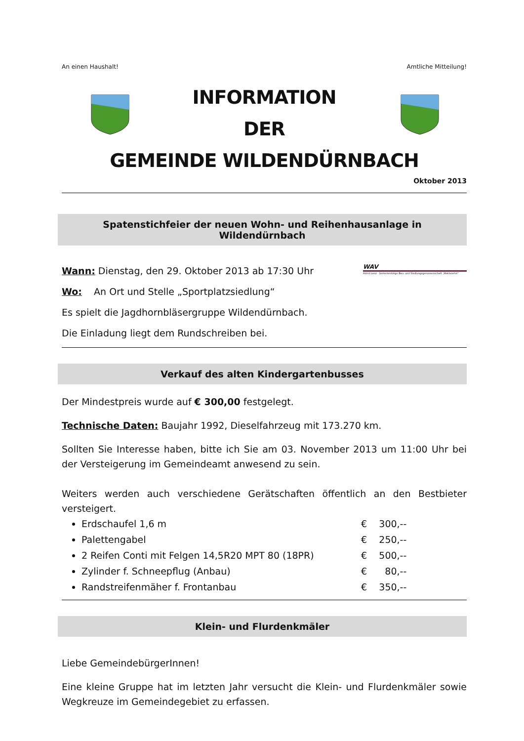An einen Haushalt! Amtliche Mitteilung!
INFORMATION
DER
GEMEINDE WILDENDÜRNBACH
Oktober 2013
Spatenstichfeier der neuen Wohn- und Reihenhausanlage in Wildendürnbach
Wann: Dienstag, den 29. Oktober 2013 ab 17:30 Uhr
Wo: An Ort und Stelle „Sportplatzsiedlung“
Es spielt die Jagdhornbläsergruppe Wildendürnbach.
Die Einladung liegt dem Rundschreiben bei.
WAV
Astrid Lenz · Gemeinnützige Bau- und Siedlungsgenossenschaft „Waldviertel“
Verkauf des alten Kindergartenbusses
Der Mindestpreis wurde auf € 300,00 festgelegt.
Technische Daten: Baujahr 1992, Dieselfahrzeug mit 173.270 km.
Sollten Sie Interesse haben, bitte ich Sie am 03. November 2013 um 11:00 Uhr bei der Versteigerung im Gemeindeamt anwesend zu sein.
Weiters werden auch verschiedene Gerätschaften öffentlich an den Bestbieter versteigert.
Erdschaufel 1,6 m € 300,--
Palettengabel € 250,--
2 Reifen Conti mit Felgen 14,5R20 MPT 80 (18PR) € 500,--
Zylinder f. Schneepflug (Anbau) € 80,--
Randstreifenmäher f. Frontanbau € 350,--
Klein- und Flurdenkmäler
Liebe GemeindebürgerInnen!
Eine kleine Gruppe hat im letzten Jahr versucht die Klein- und Flurdenkmäler sowie Wegkreuze im Gemeindegebiet zu erfassen.